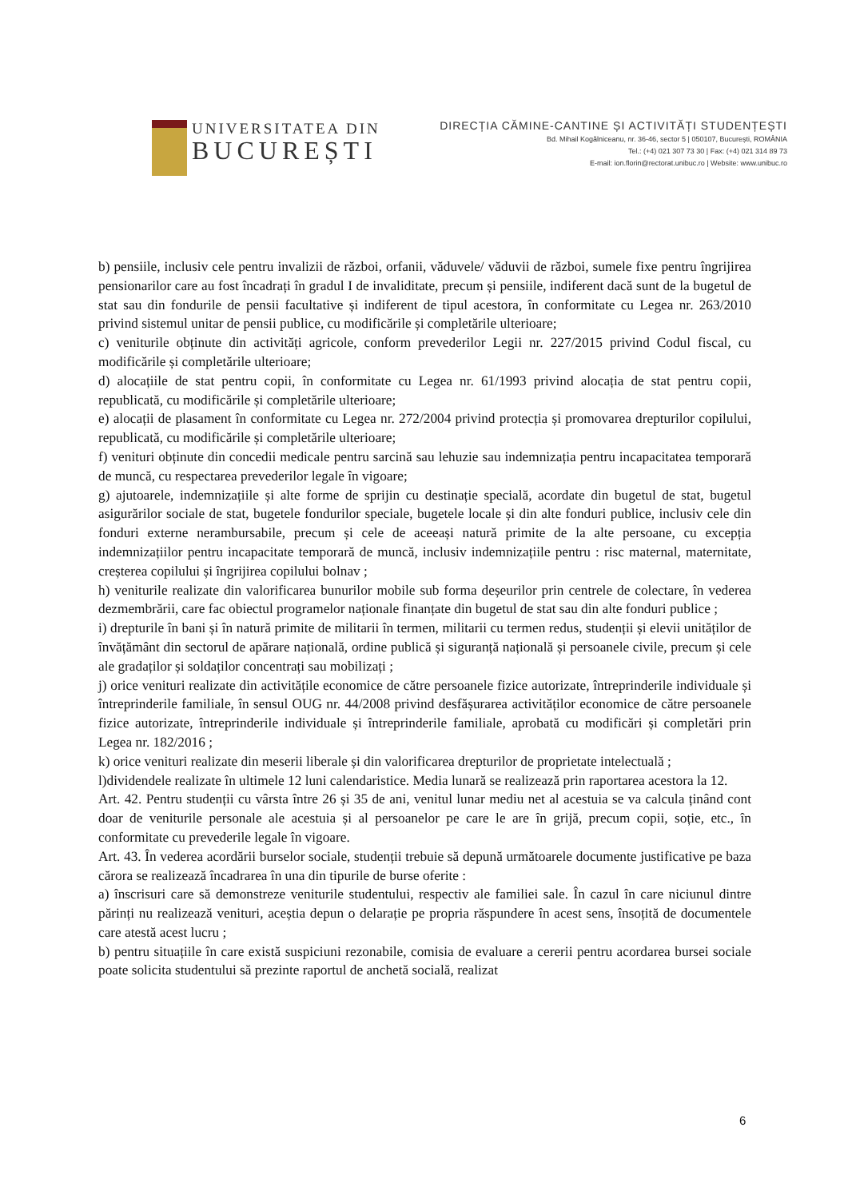UNIVERSITATEA DIN
BUCUREȘTI
DIRECȚIA CĂMINE-CANTINE ȘI ACTIVITĂȚI STUDENȚEȘTI
Bd. Mihail Kogălniceanu, nr. 36-46, sector 5 | 050107, București, ROMÂNIA
Tel.: (+4) 021 307 73 30 | Fax: (+4) 021 314 89 73
E-mail: ion.florin@rectorat.unibuc.ro | Website: www.unibuc.ro
b) pensiile, inclusiv cele pentru invalizii de război, orfanii, văduvele/ văduvii de război, sumele fixe pentru îngrijirea pensionarilor care au fost încadrați în gradul I de invaliditate, precum și pensiile, indiferent dacă sunt de la bugetul de stat sau din fondurile de pensii facultative și indiferent de tipul acestora, în conformitate cu Legea nr. 263/2010 privind sistemul unitar de pensii publice, cu modificările și completările ulterioare;
c) veniturile obținute din activități agricole, conform prevederilor Legii nr. 227/2015 privind Codul fiscal, cu modificările și completările ulterioare;
d) alocațiile de stat pentru copii, în conformitate cu Legea nr. 61/1993 privind alocația de stat pentru copii, republicată, cu modificările și completările ulterioare;
e) alocații de plasament în conformitate cu Legea nr. 272/2004 privind protecția și promovarea drepturilor copilului, republicată, cu modificările și completările ulterioare;
f) venituri obținute din concedii medicale pentru sarcină sau lehuzie sau indemnizația pentru incapacitatea temporară de muncă, cu respectarea prevederilor legale în vigoare;
g) ajutoarele, indemnizațiile și alte forme de sprijin cu destinație specială, acordate din bugetul de stat, bugetul asigurărilor sociale de stat, bugetele fondurilor speciale, bugetele locale și din alte fonduri publice, inclusiv cele din fonduri externe nerambursabile, precum și cele de aceeași natură primite de la alte persoane, cu excepția indemnizațiilor pentru incapacitate temporară de muncă, inclusiv indemnizațiile pentru : risc maternal, maternitate, creșterea copilului și îngrijirea copilului bolnav ;
h) veniturile realizate din valorificarea bunurilor mobile sub forma deșeurilor prin centrele de colectare, în vederea dezmembrării, care fac obiectul programelor naționale finanțate din bugetul de stat sau din alte fonduri publice ;
i) drepturile în bani și în natură primite de militarii în termen, militarii cu termen redus, studenții și elevii unităților de învățământ din sectorul de apărare națională, ordine publică și siguranță națională și persoanele civile, precum și cele ale gradaților și soldaților concentrați sau mobilizați ;
j) orice venituri realizate din activitățile economice de către persoanele fizice autorizate, întreprinderile individuale și întreprinderile familiale, în sensul OUG nr. 44/2008 privind desfășurarea activităților economice de către persoanele fizice autorizate, întreprinderile individuale și întreprinderile familiale, aprobată cu modificări și completări prin Legea nr. 182/2016 ;
k) orice venituri realizate din meserii liberale și din valorificarea drepturilor de proprietate intelectuală ;
l)dividendele realizate în ultimele 12 luni calendaristice. Media lunară se realizează prin raportarea acestora la 12.
Art. 42. Pentru studenții cu vârsta între 26 și 35 de ani, venitul lunar mediu net al acestuia se va calcula ținând cont doar de veniturile personale ale acestuia și al persoanelor pe care le are în grijă, precum copii, soție, etc., în conformitate cu prevederile legale în vigoare.
Art. 43. În vederea acordării burselor sociale, studenții trebuie să depună următoarele documente justificative pe baza cărora se realizează încadrarea în una din tipurile de burse oferite :
a) înscrisuri care să demonstreze veniturile studentului, respectiv ale familiei sale. În cazul în care niciunul dintre părinți nu realizează venituri, aceștia depun o delarație pe propria răspundere în acest sens, însoțită de documentele care atestă acest lucru ;
b) pentru situațiile în care există suspiciuni rezonabile, comisia de evaluare a cererii pentru acordarea bursei sociale poate solicita studentului să prezinte raportul de anchetă socială, realizat
6